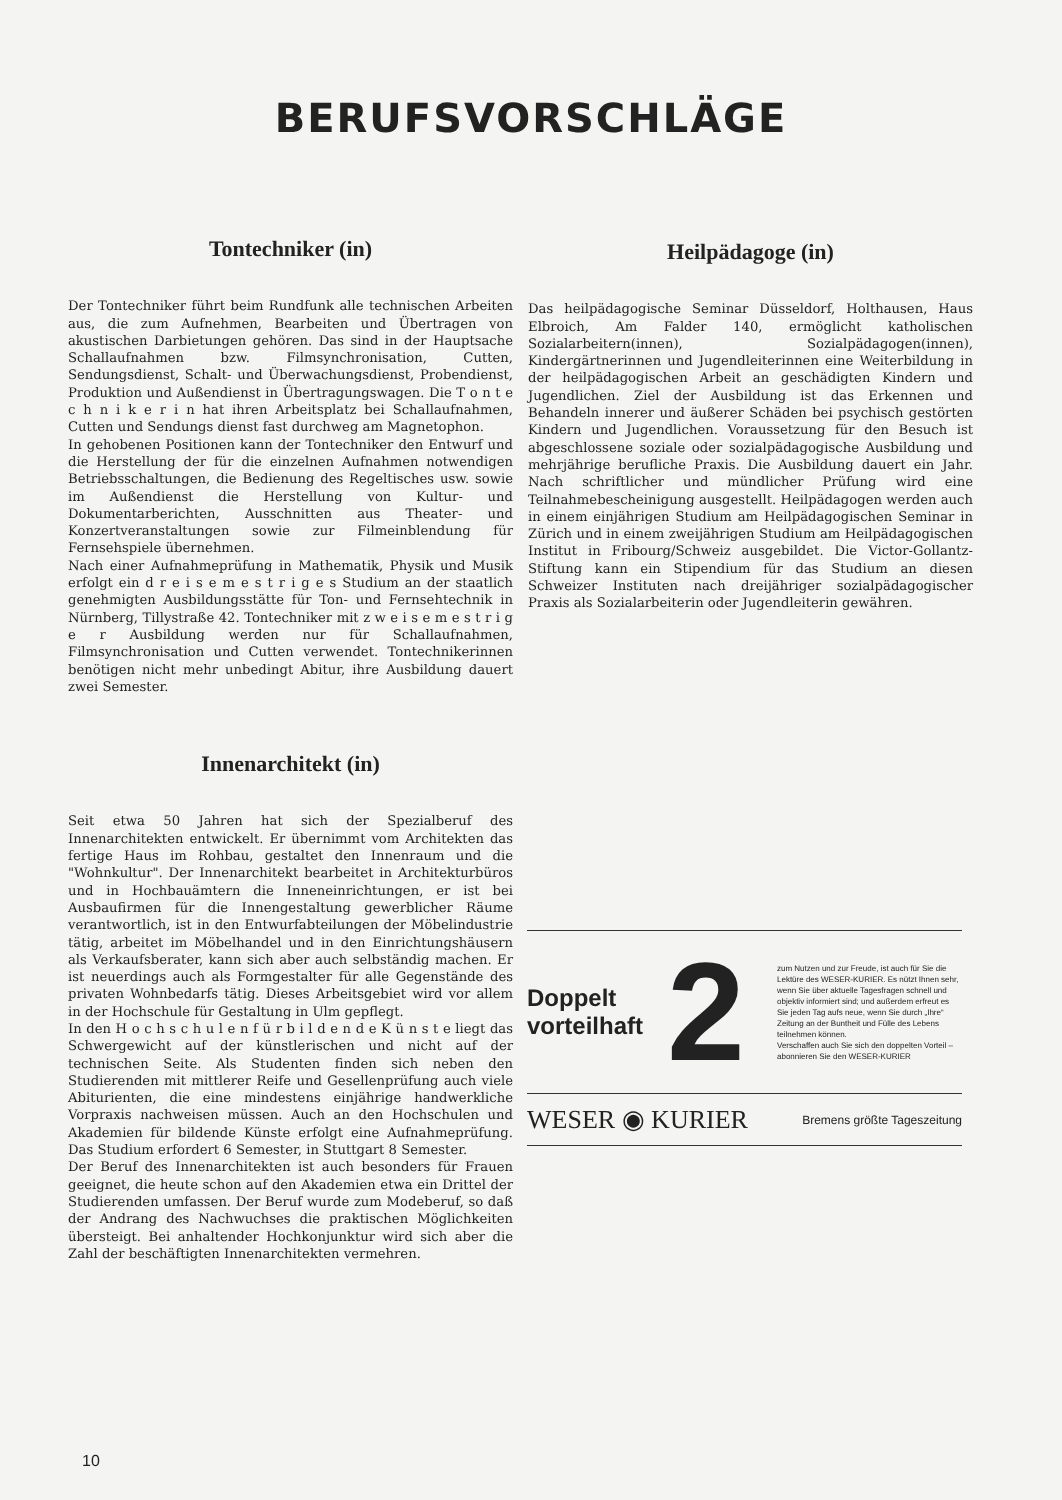BERUFSVORSCHLÄGE
Tontechniker (in)
Der Tontechniker führt beim Rundfunk alle technischen Arbeiten aus, die zum Aufnehmen, Bearbeiten und Übertragen von akustischen Darbietungen gehören. Das sind in der Hauptsache Schallaufnahmen bzw. Filmsynchronisation, Cutten, Sendungsdienst, Schalt- und Überwachungsdienst, Probendienst, Produktion und Außendienst in Übertragungswagen. Die T o n t e c h n i k e r i n hat ihren Arbeitsplatz bei Schallaufnahmen, Cutten und Sendungs dienst fast durchweg am Magnetophon.
In gehobenen Positionen kann der Tontechniker den Entwurf und die Herstellung der für die einzelnen Aufnahmen notwendigen Betriebsschaltungen, die Bedienung des Regeltisches usw. sowie im Außendienst die Herstellung von Kultur- und Dokumentarberichten, Ausschnitten aus Theater- und Konzertveranstaltungen sowie zur Filmeinblendung für Fernsehspiele übernehmen.
Nach einer Aufnahmeprüfung in Mathematik, Physik und Musik erfolgt ein d r e i s e m e s t r i g e s Studium an der staatlich genehmigten Ausbildungsstätte für Ton- und Fernsehtechnik in Nürnberg, Tillystraße 42. Tontechniker mit z w e i s e m e s t r i g e r Ausbildung werden nur für Schallaufnahmen, Filmsynchronisation und Cutten verwendet. Tontechnikerinnen benötigen nicht mehr unbedingt Abitur, ihre Ausbildung dauert zwei Semester.
Innenarchitekt (in)
Seit etwa 50 Jahren hat sich der Spezialberuf des Innenarchitekten entwickelt. Er übernimmt vom Architekten das fertige Haus im Rohbau, gestaltet den Innenraum und die "Wohnkultur". Der Innenarchitekt bearbeitet in Architekturbüros und in Hochbauämtern die Inneneinrichtungen, er ist bei Ausbaufirmen für die Innengestaltung gewerblicher Räume verantwortlich, ist in den Entwurfabteilungen der Möbelindustrie tätig, arbeitet im Möbelhandel und in den Einrichtungshäusern als Verkaufsberater, kann sich aber auch selbständig machen. Er ist neuerdings auch als Formgestalter für alle Gegenstände des privaten Wohnbedarfs tätig. Dieses Arbeitsgebiet wird vor allem in der Hochschule für Gestaltung in Ulm gepflegt.
In den H o c h s c h u l e n f ü r b i l d e n d e K ü n s t e liegt das Schwergewicht auf der künstlerischen und nicht auf der technischen Seite. Als Studenten finden sich neben den Studierenden mit mittlerer Reife und Gesellenprüfung auch viele Abiturienten, die eine mindestens einjährige handwerkliche Vorpraxis nachweisen müssen. Auch an den Hochschulen und Akademien für bildende Künste erfolgt eine Aufnahmeprüfung. Das Studium erfordert 6 Semester, in Stuttgart 8 Semester.
Der Beruf des Innenarchitekten ist auch besonders für Frauen geeignet, die heute schon auf den Akademien etwa ein Drittel der Studierenden umfassen. Der Beruf wurde zum Modeberuf, so daß der Andrang des Nachwuchses die praktischen Möglichkeiten übersteigt. Bei anhaltender Hochkonjunktur wird sich aber die Zahl der beschäftigten Innenarchitekten vermehren.
Heilpädagoge (in)
Das heilpädagogische Seminar Düsseldorf, Holthausen, Haus Elbroich, Am Falder 140, ermöglicht katholischen Sozialarbeitern(innen), Sozialpädagogen(innen), Kindergärtnerinnen und Jugendleiterinnen eine Weiterbildung in der heilpädagogischen Arbeit an geschädigten Kindern und Jugendlichen. Ziel der Ausbildung ist das Erkennen und Behandeln innerer und äußerer Schäden bei psychisch gestörten Kindern und Jugendlichen. Voraussetzung für den Besuch ist abgeschlossene soziale oder sozialpädagogische Ausbildung und mehrjährige berufliche Praxis. Die Ausbildung dauert ein Jahr. Nach schriftlicher und mündlicher Prüfung wird eine Teilnahmebescheinigung ausgestellt. Heilpädagogen werden auch in einem einjährigen Studium am Heilpädagogischen Seminar in Zürich und in einem zweijährigen Studium am Heilpädagogischen Institut in Fribourg/Schweiz ausgebildet. Die Victor-Gollantz-Stiftung kann ein Stipendium für das Studium an diesen Schweizer Instituten nach dreijähriger sozialpädagogischer Praxis als Sozialarbeiterin oder Jugendleiterin gewähren.
Doppelt vorteilhaft
2
zum Nutzen und zur Freude, ist auch für Sie die Lektüre des WESER-KURIER. Es nützt Ihnen sehr, wenn Sie über aktuelle Tagesfragen schnell und objektiv informiert sind; und außerdem erfreut es Sie jeden Tag aufs neue, wenn Sie durch „Ihre“ Zeitung an der Buntheit und Fülle des Lebens teilnehmen können.
Verschaffen auch Sie sich den doppelten Vorteil – abonnieren Sie den WESER-KURIER
WESER ◉ KURIER Bremens größte Tageszeitung
10